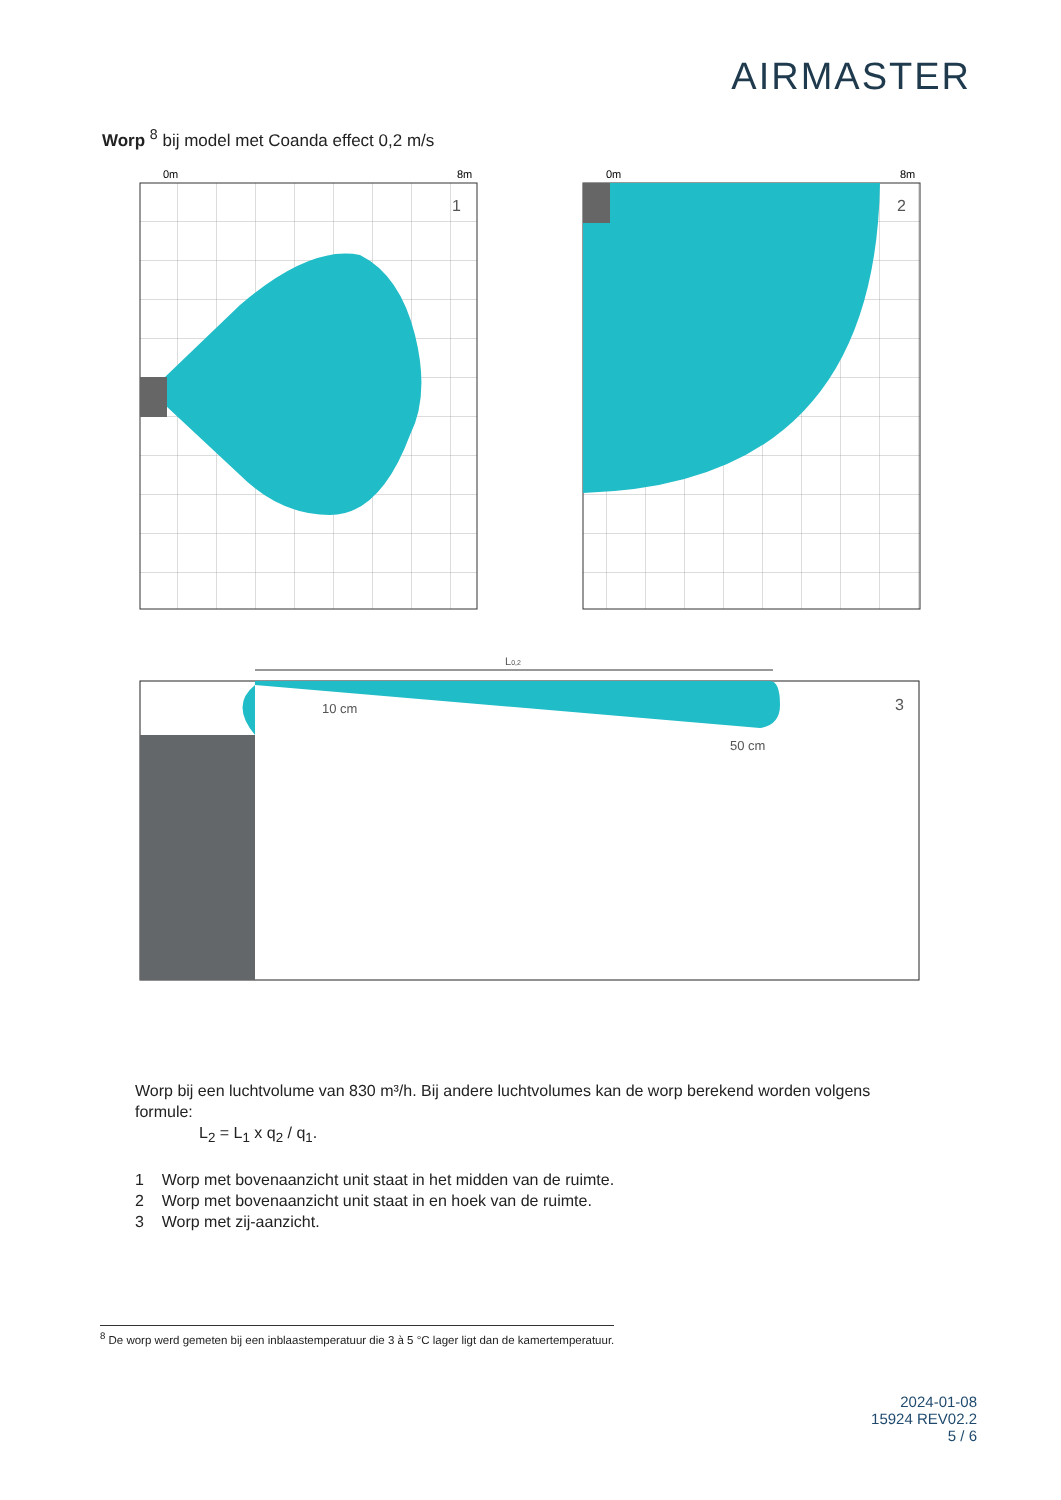AIRMASTER
Worp <sup>8</sup> bij model met Coanda effect 0,2 m/s
0m
8m
1
0m
8m
2
L0,2
10 cm
50 cm
3
Worp bij een luchtvolume van 830 m³/h. Bij andere luchtvolumes kan de worp berekend worden volgens formule:
L<sub>2</sub> = L<sub>1</sub> x q<sub>2</sub> / q<sub>1</sub>.
1 Worp met bovenaanzicht unit staat in het midden van de ruimte.
2 Worp met bovenaanzicht unit staat in en hoek van de ruimte.
3 Worp met zij-aanzicht.
<sup>8</sup> De worp werd gemeten bij een inblaastemperatuur die 3 à 5 °C lager ligt dan de kamertemperatuur.
2024-01-08
15924 REV02.2
5 / 6